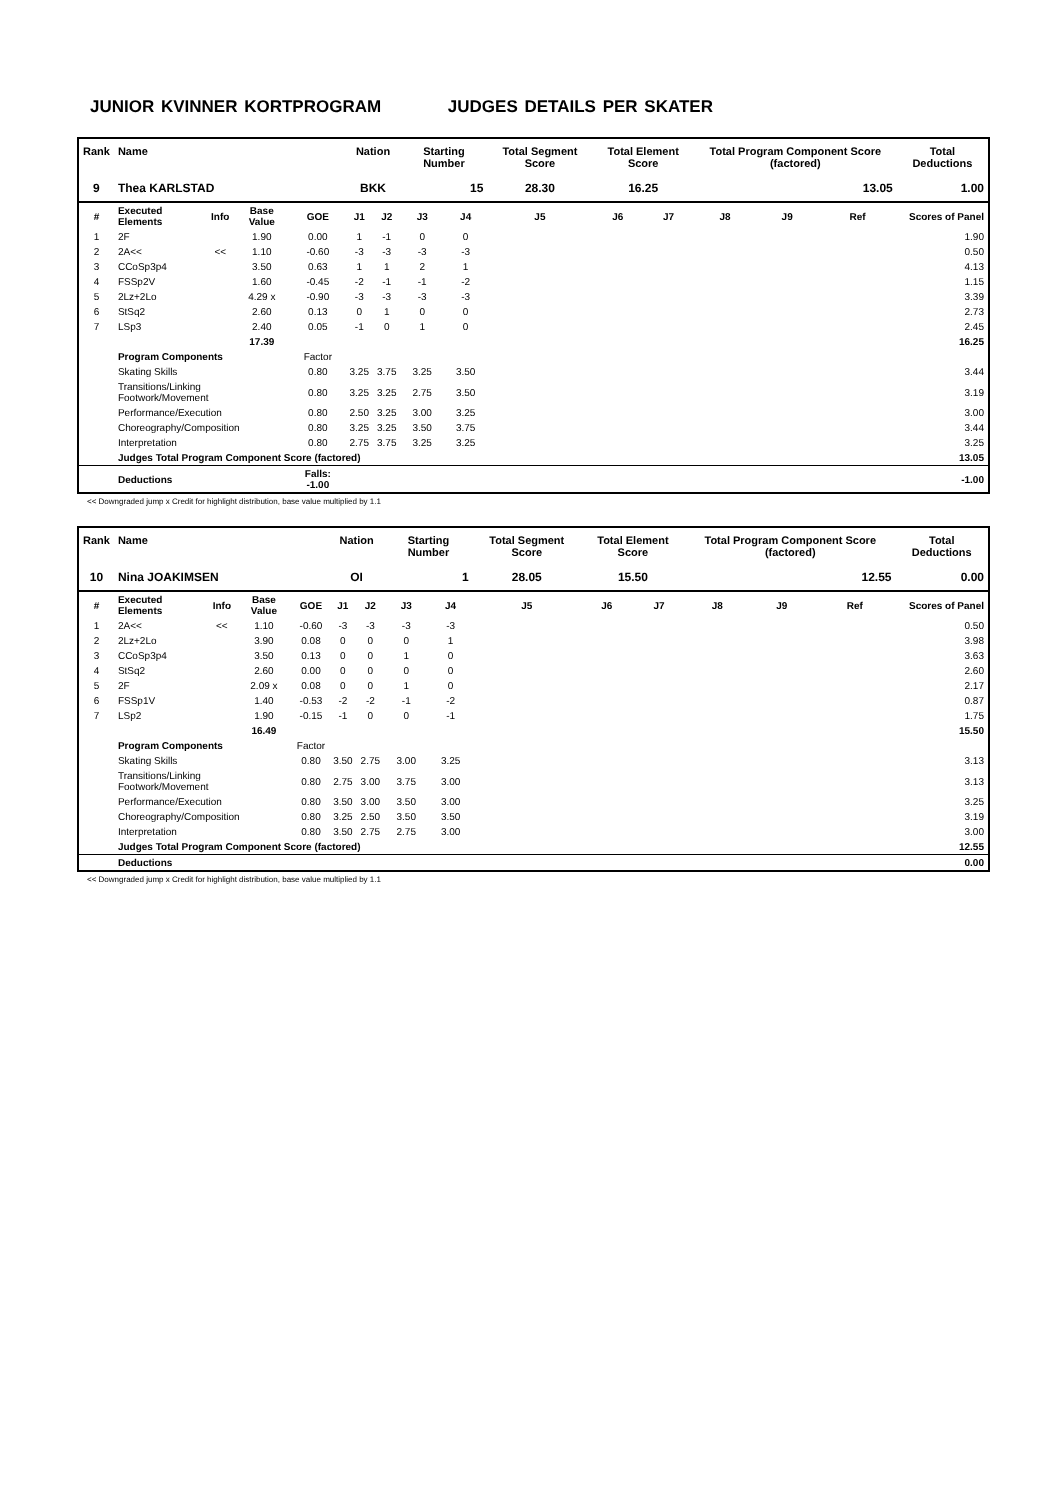JUNIOR KVINNER KORTPROGRAM JUDGES DETAILS PER SKATER
| Rank | Name | | | | Nation | | Starting Number | | Total Segment Score | Total Element Score | | Total Program Component Score (factored) | | | Total Deductions |
| --- | --- | --- | --- | --- | --- | --- | --- | --- | --- | --- | --- | --- | --- | --- | --- |
| 9 | Thea KARLSTAD | | | | BKK | | 15 | | 28.30 | 16.25 | | 13.05 | | | 1.00 |
| # | Executed Elements | Info | Base Value | GOE | J1 | J2 | J3 | J4 | J5 | J6 | J7 | J8 | J9 | Ref | Scores of Panel |
| 1 | 2F | | 1.90 | 0.00 | 1 | -1 | 0 | 0 | | | | | | | 1.90 |
| 2 | 2A<< | << | 1.10 | -0.60 | -3 | -3 | -3 | -3 | | | | | | | 0.50 |
| 3 | CCoSp3p4 | | 3.50 | 0.63 | 1 | 1 | 2 | 1 | | | | | | | 4.13 |
| 4 | FSSp2V | | 1.60 | -0.45 | -2 | -1 | -1 | -2 | | | | | | | 1.15 |
| 5 | 2Lz+2Lo | | 4.29 x | -0.90 | -3 | -3 | -3 | -3 | | | | | | | 3.39 |
| 6 | StSq2 | | 2.60 | 0.13 | 0 | 1 | 0 | 0 | | | | | | | 2.73 |
| 7 | LSp3 | | 2.40 | 0.05 | -1 | 0 | 1 | 0 | | | | | | | 2.45 |
| | | | 17.39 | | | | | | | | | | | | 16.25 |
| | Program Components | | | Factor | | | | | | | | | | | |
| | Skating Skills | | | 0.80 | 3.25 | 3.75 | 3.25 | 3.50 | | | | | | | 3.44 |
| | Transitions/Linking Footwork/Movement | | | 0.80 | 3.25 | 3.25 | 2.75 | 3.50 | | | | | | | 3.19 |
| | Performance/Execution | | | 0.80 | 2.50 | 3.25 | 3.00 | 3.25 | | | | | | | 3.00 |
| | Choreography/Composition | | | 0.80 | 3.25 | 3.25 | 3.50 | 3.75 | | | | | | | 3.44 |
| | Interpretation | | | 0.80 | 2.75 | 3.75 | 3.25 | 3.25 | | | | | | | 3.25 |
| | Judges Total Program Component Score (factored) | | | | | | | | | | | | | | 13.05 |
| | Deductions | | | Falls: -1.00 | | | | | | | | | | | -1.00 |
<< Downgraded jump x Credit for highlight distribution, base value multiplied by 1.1
| Rank | Name | | | | Nation | | Starting Number | | Total Segment Score | Total Element Score | | Total Program Component Score (factored) | | | Total Deductions |
| --- | --- | --- | --- | --- | --- | --- | --- | --- | --- | --- | --- | --- | --- | --- | --- |
| 10 | Nina JOAKIMSEN | | | | OI | | 1 | | 28.05 | 15.50 | | 12.55 | | | 0.00 |
| # | Executed Elements | Info | Base Value | GOE | J1 | J2 | J3 | J4 | J5 | J6 | J7 | J8 | J9 | Ref | Scores of Panel |
| 1 | 2A<< | << | 1.10 | -0.60 | -3 | -3 | -3 | -3 | | | | | | | 0.50 |
| 2 | 2Lz+2Lo | | 3.90 | 0.08 | 0 | 0 | 0 | 1 | | | | | | | 3.98 |
| 3 | CCoSp3p4 | | 3.50 | 0.13 | 0 | 0 | 1 | 0 | | | | | | | 3.63 |
| 4 | StSq2 | | 2.60 | 0.00 | 0 | 0 | 0 | 0 | | | | | | | 2.60 |
| 5 | 2F | | 2.09 x | 0.08 | 0 | 0 | 1 | 0 | | | | | | | 2.17 |
| 6 | FSSp1V | | 1.40 | -0.53 | -2 | -2 | -1 | -2 | | | | | | | 0.87 |
| 7 | LSp2 | | 1.90 | -0.15 | -1 | 0 | 0 | -1 | | | | | | | 1.75 |
| | | | 16.49 | | | | | | | | | | | | 15.50 |
| | Program Components | | | Factor | | | | | | | | | | | |
| | Skating Skills | | | 0.80 | 3.50 | 2.75 | 3.00 | 3.25 | | | | | | | 3.13 |
| | Transitions/Linking Footwork/Movement | | | 0.80 | 2.75 | 3.00 | 3.75 | 3.00 | | | | | | | 3.13 |
| | Performance/Execution | | | 0.80 | 3.50 | 3.00 | 3.50 | 3.00 | | | | | | | 3.25 |
| | Choreography/Composition | | | 0.80 | 3.25 | 2.50 | 3.50 | 3.50 | | | | | | | 3.19 |
| | Interpretation | | | 0.80 | 3.50 | 2.75 | 2.75 | 3.00 | | | | | | | 3.00 |
| | Judges Total Program Component Score (factored) | | | | | | | | | | | | | | 12.55 |
| | Deductions | | | | | | | | | | | | | | 0.00 |
<< Downgraded jump x Credit for highlight distribution, base value multiplied by 1.1